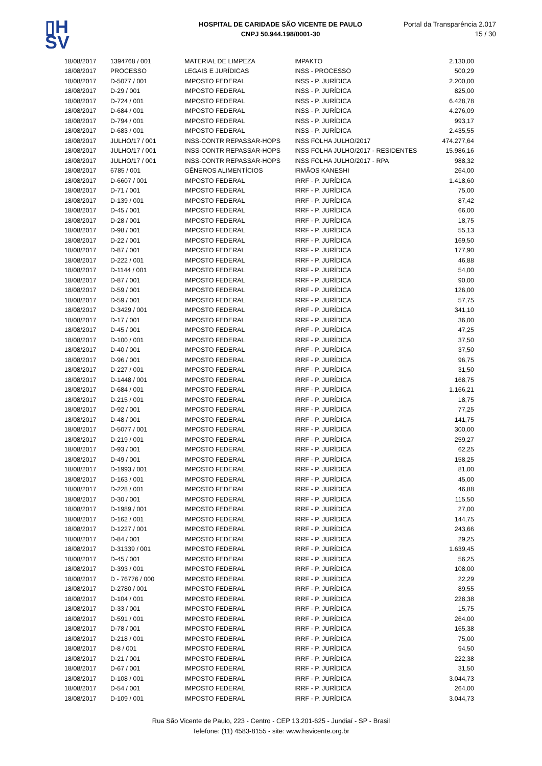▯H
SV
HOSPITAL DE CARIDADE SÃO VICENTE DE PAULO
CNPJ 50.944.198/0001-30
Portal da Transparência 2.017
15 / 30
| 18/08/2017 | 1394768 / 001 | MATERIAL DE LIMPEZA | IMPAKTO | 2.130,00 |
| 18/08/2017 | PROCESSO | LEGAIS E JURÍDICAS | INSS - PROCESSO | 500,29 |
| 18/08/2017 | D-5077 / 001 | IMPOSTO FEDERAL | INSS - P. JURÍDICA | 2.200,00 |
| 18/08/2017 | D-29 / 001 | IMPOSTO FEDERAL | INSS - P. JURÍDICA | 825,00 |
| 18/08/2017 | D-724 / 001 | IMPOSTO FEDERAL | INSS - P. JURÍDICA | 6.428,78 |
| 18/08/2017 | D-684 / 001 | IMPOSTO FEDERAL | INSS - P. JURÍDICA | 4.276,09 |
| 18/08/2017 | D-794 / 001 | IMPOSTO FEDERAL | INSS - P. JURÍDICA | 993,17 |
| 18/08/2017 | D-683 / 001 | IMPOSTO FEDERAL | INSS - P. JURÍDICA | 2.435,55 |
| 18/08/2017 | JULHO/17 / 001 | INSS-CONTR REPASSAR-HOPS | INSS FOLHA JULHO/2017 | 474.277,64 |
| 18/08/2017 | JULHO/17 / 001 | INSS-CONTR REPASSAR-HOPS | INSS FOLHA JULHO/2017 - RESIDENTES | 15.986,16 |
| 18/08/2017 | JULHO/17 / 001 | INSS-CONTR REPASSAR-HOPS | INSS FOLHA JULHO/2017 - RPA | 988,32 |
| 18/08/2017 | 6785 / 001 | GÊNEROS ALIMENTÍCIOS | IRMÃOS KANESHI | 264,00 |
| 18/08/2017 | D-6607 / 001 | IMPOSTO FEDERAL | IRRF - P. JURÍDICA | 1.418,60 |
| 18/08/2017 | D-71 / 001 | IMPOSTO FEDERAL | IRRF - P. JURÍDICA | 75,00 |
| 18/08/2017 | D-139 / 001 | IMPOSTO FEDERAL | IRRF - P. JURÍDICA | 87,42 |
| 18/08/2017 | D-45 / 001 | IMPOSTO FEDERAL | IRRF - P. JURÍDICA | 66,00 |
| 18/08/2017 | D-28 / 001 | IMPOSTO FEDERAL | IRRF - P. JURÍDICA | 18,75 |
| 18/08/2017 | D-98 / 001 | IMPOSTO FEDERAL | IRRF - P. JURÍDICA | 55,13 |
| 18/08/2017 | D-22 / 001 | IMPOSTO FEDERAL | IRRF - P. JURÍDICA | 169,50 |
| 18/08/2017 | D-87 / 001 | IMPOSTO FEDERAL | IRRF - P. JURÍDICA | 177,90 |
| 18/08/2017 | D-222 / 001 | IMPOSTO FEDERAL | IRRF - P. JURÍDICA | 46,88 |
| 18/08/2017 | D-1144 / 001 | IMPOSTO FEDERAL | IRRF - P. JURÍDICA | 54,00 |
| 18/08/2017 | D-87 / 001 | IMPOSTO FEDERAL | IRRF - P. JURÍDICA | 90,00 |
| 18/08/2017 | D-59 / 001 | IMPOSTO FEDERAL | IRRF - P. JURÍDICA | 126,00 |
| 18/08/2017 | D-59 / 001 | IMPOSTO FEDERAL | IRRF - P. JURÍDICA | 57,75 |
| 18/08/2017 | D-3429 / 001 | IMPOSTO FEDERAL | IRRF - P. JURÍDICA | 341,10 |
| 18/08/2017 | D-17 / 001 | IMPOSTO FEDERAL | IRRF - P. JURÍDICA | 36,00 |
| 18/08/2017 | D-45 / 001 | IMPOSTO FEDERAL | IRRF - P. JURÍDICA | 47,25 |
| 18/08/2017 | D-100 / 001 | IMPOSTO FEDERAL | IRRF - P. JURÍDICA | 37,50 |
| 18/08/2017 | D-40 / 001 | IMPOSTO FEDERAL | IRRF - P. JURÍDICA | 37,50 |
| 18/08/2017 | D-96 / 001 | IMPOSTO FEDERAL | IRRF - P. JURÍDICA | 96,75 |
| 18/08/2017 | D-227 / 001 | IMPOSTO FEDERAL | IRRF - P. JURÍDICA | 31,50 |
| 18/08/2017 | D-1448 / 001 | IMPOSTO FEDERAL | IRRF - P. JURÍDICA | 168,75 |
| 18/08/2017 | D-684 / 001 | IMPOSTO FEDERAL | IRRF - P. JURÍDICA | 1.166,21 |
| 18/08/2017 | D-215 / 001 | IMPOSTO FEDERAL | IRRF - P. JURÍDICA | 18,75 |
| 18/08/2017 | D-92 / 001 | IMPOSTO FEDERAL | IRRF - P. JURÍDICA | 77,25 |
| 18/08/2017 | D-48 / 001 | IMPOSTO FEDERAL | IRRF - P. JURÍDICA | 141,75 |
| 18/08/2017 | D-5077 / 001 | IMPOSTO FEDERAL | IRRF - P. JURÍDICA | 300,00 |
| 18/08/2017 | D-219 / 001 | IMPOSTO FEDERAL | IRRF - P. JURÍDICA | 259,27 |
| 18/08/2017 | D-93 / 001 | IMPOSTO FEDERAL | IRRF - P. JURÍDICA | 62,25 |
| 18/08/2017 | D-49 / 001 | IMPOSTO FEDERAL | IRRF - P. JURÍDICA | 158,25 |
| 18/08/2017 | D-1993 / 001 | IMPOSTO FEDERAL | IRRF - P. JURÍDICA | 81,00 |
| 18/08/2017 | D-163 / 001 | IMPOSTO FEDERAL | IRRF - P. JURÍDICA | 45,00 |
| 18/08/2017 | D-228 / 001 | IMPOSTO FEDERAL | IRRF - P. JURÍDICA | 46,88 |
| 18/08/2017 | D-30 / 001 | IMPOSTO FEDERAL | IRRF - P. JURÍDICA | 115,50 |
| 18/08/2017 | D-1989 / 001 | IMPOSTO FEDERAL | IRRF - P. JURÍDICA | 27,00 |
| 18/08/2017 | D-162 / 001 | IMPOSTO FEDERAL | IRRF - P. JURÍDICA | 144,75 |
| 18/08/2017 | D-1227 / 001 | IMPOSTO FEDERAL | IRRF - P. JURÍDICA | 243,66 |
| 18/08/2017 | D-84 / 001 | IMPOSTO FEDERAL | IRRF - P. JURÍDICA | 29,25 |
| 18/08/2017 | D-31339 / 001 | IMPOSTO FEDERAL | IRRF - P. JURÍDICA | 1.639,45 |
| 18/08/2017 | D-45 / 001 | IMPOSTO FEDERAL | IRRF - P. JURÍDICA | 56,25 |
| 18/08/2017 | D-393 / 001 | IMPOSTO FEDERAL | IRRF - P. JURÍDICA | 108,00 |
| 18/08/2017 | D - 76776 / 000 | IMPOSTO FEDERAL | IRRF - P. JURÍDICA | 22,29 |
| 18/08/2017 | D-2780 / 001 | IMPOSTO FEDERAL | IRRF - P. JURÍDICA | 89,55 |
| 18/08/2017 | D-104 / 001 | IMPOSTO FEDERAL | IRRF - P. JURÍDICA | 228,38 |
| 18/08/2017 | D-33 / 001 | IMPOSTO FEDERAL | IRRF - P. JURÍDICA | 15,75 |
| 18/08/2017 | D-591 / 001 | IMPOSTO FEDERAL | IRRF - P. JURÍDICA | 264,00 |
| 18/08/2017 | D-78 / 001 | IMPOSTO FEDERAL | IRRF - P. JURÍDICA | 165,38 |
| 18/08/2017 | D-218 / 001 | IMPOSTO FEDERAL | IRRF - P. JURÍDICA | 75,00 |
| 18/08/2017 | D-8 / 001 | IMPOSTO FEDERAL | IRRF - P. JURÍDICA | 94,50 |
| 18/08/2017 | D-21 / 001 | IMPOSTO FEDERAL | IRRF - P. JURÍDICA | 222,38 |
| 18/08/2017 | D-67 / 001 | IMPOSTO FEDERAL | IRRF - P. JURÍDICA | 31,50 |
| 18/08/2017 | D-108 / 001 | IMPOSTO FEDERAL | IRRF - P. JURÍDICA | 3.044,73 |
| 18/08/2017 | D-54 / 001 | IMPOSTO FEDERAL | IRRF - P. JURÍDICA | 264,00 |
| 18/08/2017 | D-109 / 001 | IMPOSTO FEDERAL | IRRF - P. JURÍDICA | 3.044,73 |
Rua São Vicente de Paulo, 223 - Centro - CEP 13.201-625 - Jundiaí - SP - Brasil
Telefone: (11) 4583-8155 - site: www.hsvicente.org.br